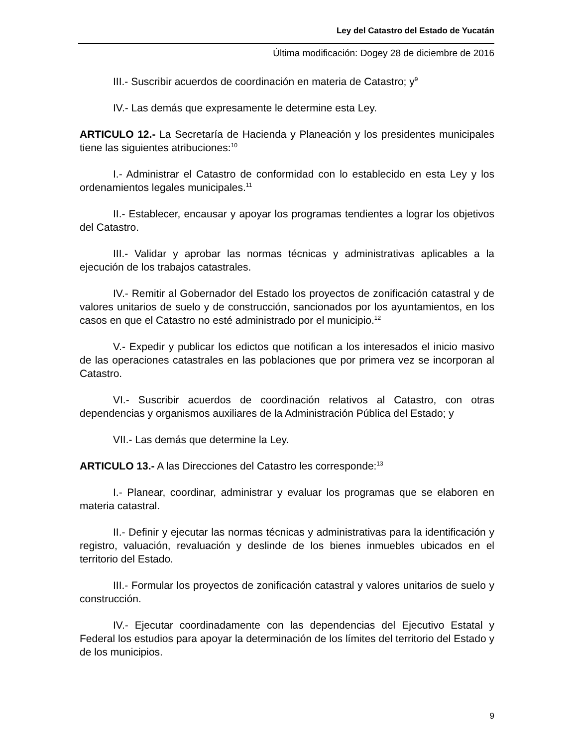Ley del Catastro del Estado de Yucatán
Última modificación: Dogey 28 de diciembre de 2016
III.- Suscribir acuerdos de coordinación en materia de Catastro; y<sup>9</sup>
IV.- Las demás que expresamente le determine esta Ley.
ARTICULO 12.- La Secretaría de Hacienda y Planeación y los presidentes municipales tiene las siguientes atribuciones:<sup>10</sup>
I.- Administrar el Catastro de conformidad con lo establecido en esta Ley y los ordenamientos legales municipales.<sup>11</sup>
II.- Establecer, encausar y apoyar los programas tendientes a lograr los objetivos del Catastro.
III.- Validar y aprobar las normas técnicas y administrativas aplicables a la ejecución de los trabajos catastrales.
IV.- Remitir al Gobernador del Estado los proyectos de zonificación catastral y de valores unitarios de suelo y de construcción, sancionados por los ayuntamientos, en los casos en que el Catastro no esté administrado por el municipio.<sup>12</sup>
V.- Expedir y publicar los edictos que notifican a los interesados el inicio masivo de las operaciones catastrales en las poblaciones que por primera vez se incorporan al Catastro.
VI.- Suscribir acuerdos de coordinación relativos al Catastro, con otras dependencias y organismos auxiliares de la Administración Pública del Estado; y
VII.- Las demás que determine la Ley.
ARTICULO 13.- A las Direcciones del Catastro les corresponde:<sup>13</sup>
I.- Planear, coordinar, administrar y evaluar los programas que se elaboren en materia catastral.
II.- Definir y ejecutar las normas técnicas y administrativas para la identificación y registro, valuación, revaluación y deslinde de los bienes inmuebles ubicados en el territorio del Estado.
III.- Formular los proyectos de zonificación catastral y valores unitarios de suelo y construcción.
IV.- Ejecutar coordinadamente con las dependencias del Ejecutivo Estatal y Federal los estudios para apoyar la determinación de los límites del territorio del Estado y de los municipios.
9